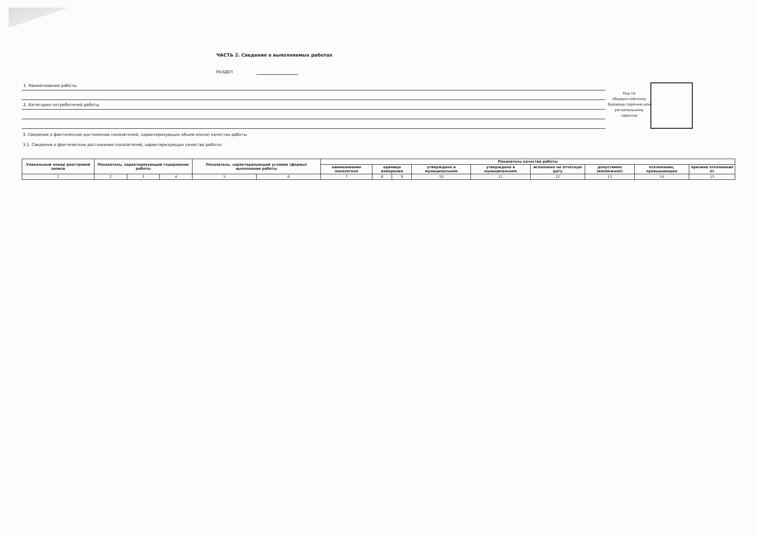ЧАСТЬ 2. Сведения о выполняемых работах
РАЗДЕЛ
1. Наименование работы
2. Категории потребителей работы
Код по общероссийскому базовому перечню или региональному перечню
3. Сведения о фактическом достижении показателей, характеризующих объем и(или) качество работы
3.1. Сведения о фактическом достижении показателей, характеризующих качество работы:
| Уникальный номер реестровой записи | Показатель, характеризующий содержание работы | | | Показатель, характеризующий условия (формы) выполнения работы | | Показатель качества работы | | | | | | | | |
| --- | --- | --- | --- | --- | --- | --- | --- | --- | --- | --- | --- | --- | --- | --- |
| | | | | | | наименование показателя | единица измерения | | утверждено в муниципальном | утверждено в муниципальном | исполнено на отчетную дату | допустимое (возможное) | отклонение, превышающее | причина отклонения от |
| 1 | 2 | 3 | 4 | 5 | 6 | 7 | 8 | 9 | 10 | 11 | 12 | 13 | 14 | 15 |